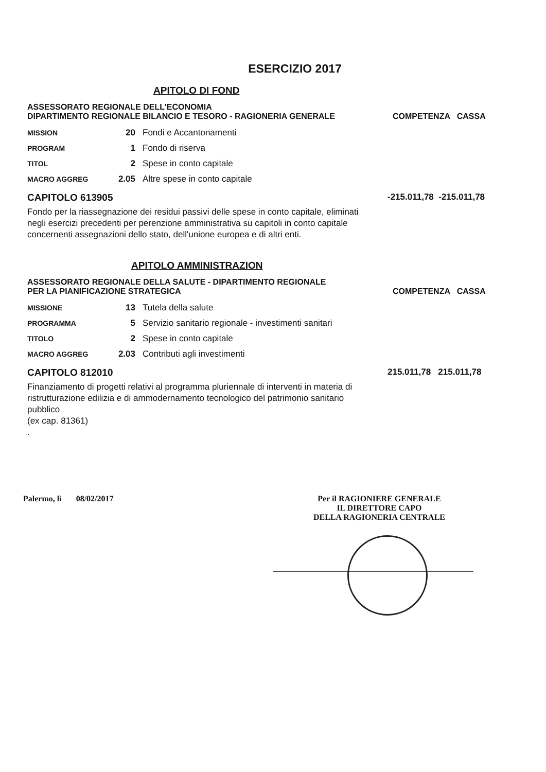ESERCIZIO 2017
APITOLO DI FOND
ASSESSORATO REGIONALE DELL'ECONOMIA
DIPARTIMENTO REGIONALE BILANCIO E TESORO - RAGIONERIA GENERALE
COMPETENZA CASSA
| MISSION | 20 | Fondi e Accantonamenti |
| PROGRAM | 1 | Fondo di riserva |
| TITOL | 2 | Spese in conto capitale |
| MACRO AGGREG | 2.05 | Altre spese in conto capitale |
CAPITOLO 613905 -215.011,78 -215.011,78
Fondo per la riassegnazione dei residui passivi delle spese in conto capitale, eliminati negli esercizi precedenti per perenzione amministrativa su capitoli in conto capitale concernenti assegnazioni dello stato, dell'unione europea e di altri enti.
APITOLO AMMINISTRAZION
ASSESSORATO REGIONALE DELLA SALUTE - DIPARTIMENTO REGIONALE
PER LA PIANIFICAZIONE STRATEGICA
COMPETENZA CASSA
| MISSIONE | 13 | Tutela della salute |
| PROGRAMMA | 5 | Servizio sanitario regionale - investimenti sanitari |
| TITOLO | 2 | Spese in conto capitale |
| MACRO AGGREG | 2.03 | Contributi agli investimenti |
CAPITOLO 812010 215.011,78 215.011,78
Finanziamento di progetti relativi al programma pluriennale di interventi in materia di ristrutturazione edilizia e di ammodernamento tecnologico del patrimonio sanitario pubblico
(ex cap. 81361)
.
Palermo, lì 08/02/2017 Per il RAGIONIERE GENERALE
IL DIRETTORE CAPO
DELLA RAGIONERIA CENTRALE